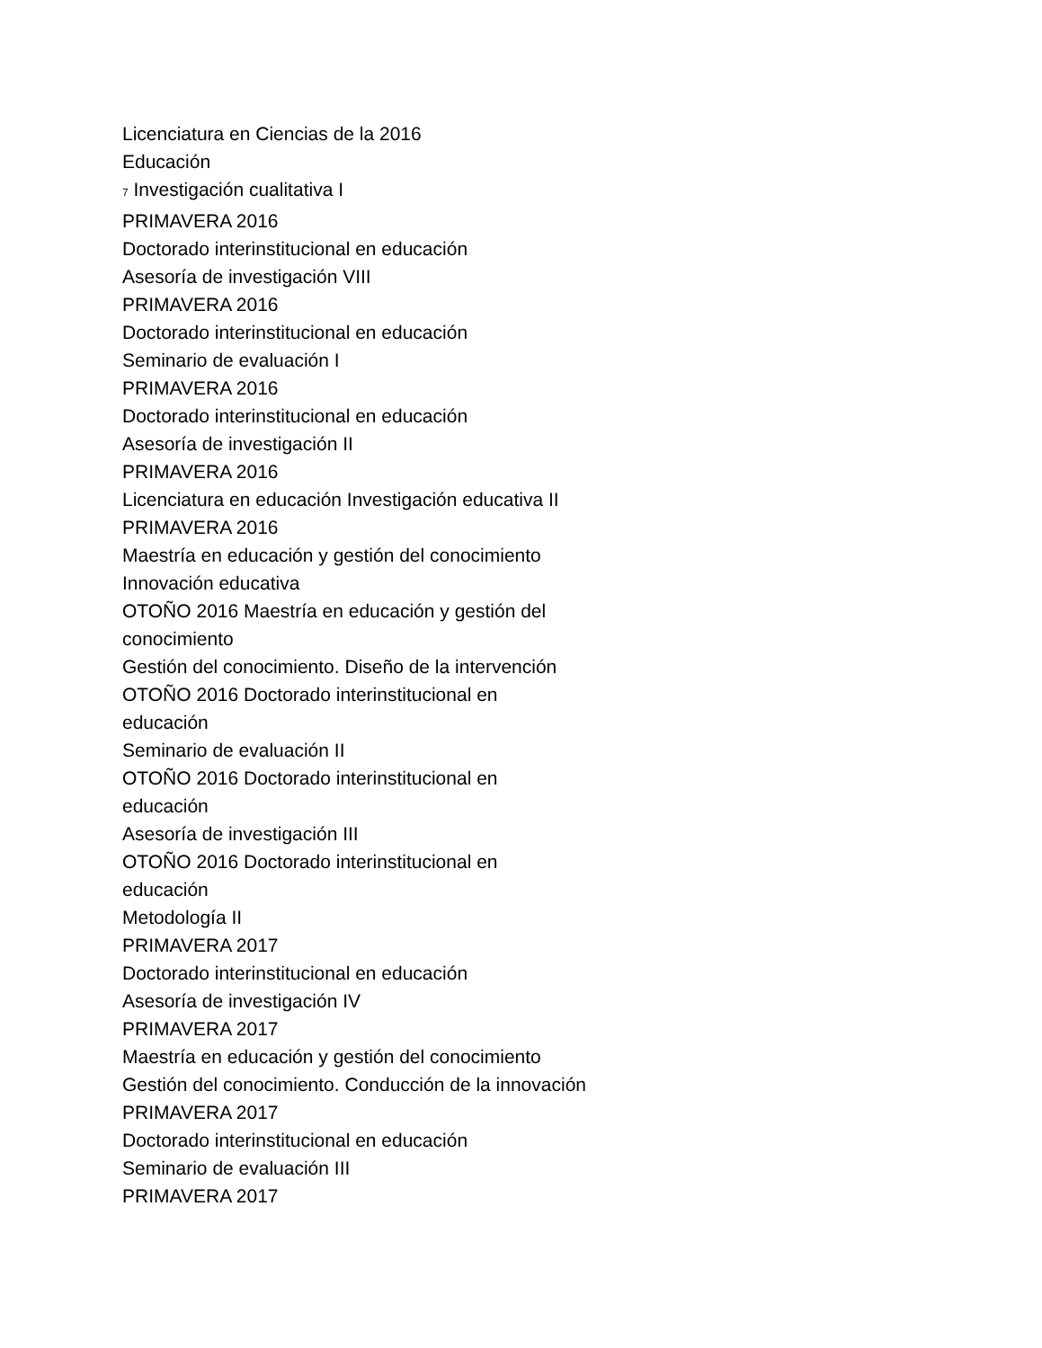Licenciatura en Ciencias de la 2016
Educación
7 Investigación cualitativa I
PRIMAVERA 2016
Doctorado interinstitucional en educación
Asesoría de investigación VIII
PRIMAVERA 2016
Doctorado interinstitucional en educación
Seminario de evaluación I
PRIMAVERA 2016
Doctorado interinstitucional en educación
Asesoría de investigación II
PRIMAVERA 2016
Licenciatura en educación Investigación educativa II
PRIMAVERA 2016
Maestría en educación y gestión del conocimiento
Innovación educativa
OTOÑO 2016 Maestría en educación y gestión del
conocimiento
Gestión del conocimiento. Diseño de la intervención
OTOÑO 2016 Doctorado interinstitucional en
educación
Seminario de evaluación II
OTOÑO 2016 Doctorado interinstitucional en
educación
Asesoría de investigación III
OTOÑO 2016 Doctorado interinstitucional en
educación
Metodología II
PRIMAVERA 2017
Doctorado interinstitucional en educación
Asesoría de investigación IV
PRIMAVERA 2017
Maestría en educación y gestión del conocimiento
Gestión del conocimiento. Conducción de la innovación
PRIMAVERA 2017
Doctorado interinstitucional en educación
Seminario de evaluación III
PRIMAVERA 2017